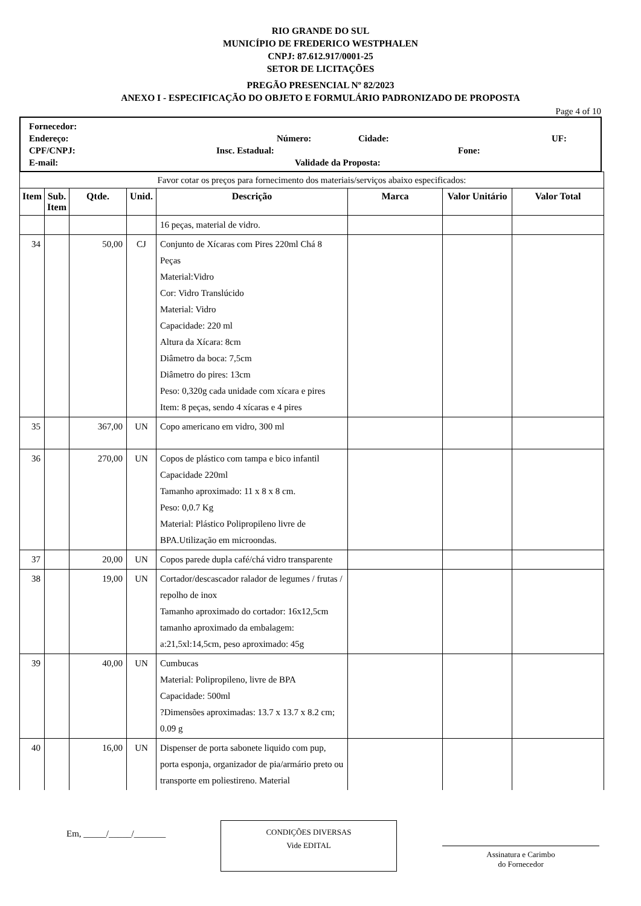RIO GRANDE DO SUL
MUNICÍPIO DE FREDERICO WESTPHALEN
CNPJ: 87.612.917/0001-25
SETOR DE LICITAÇÕES
PREGÃO PRESENCIAL Nº 82/2023
ANEXO I - ESPECIFICAÇÃO DO OBJETO E FORMULÁRIO PADRONIZADO DE PROPOSTA
Page 4 of 10
Fornecedor:
Endereço: Número: Cidade: UF:
CPF/CNPJ: Insc. Estadual: Fone:
E-mail: Validade da Proposta:
| Favor cotar os preços para fornecimento dos materiais/serviços abaixo especificados: | | | | | | | |
| Item | Sub. Item | Qtde. | Unid. | Descrição | Marca | Valor Unitário | Valor Total |
| | | | | 16 peças, material de vidro. | | | |
| 34 | | 50,00 | CJ | Conjunto de Xícaras com Pires 220ml Chá 8 Peças Material:Vidro Cor: Vidro Translúcido Material: Vidro Capacidade: 220 ml Altura da Xícara: 8cm Diâmetro da boca: 7,5cm Diâmetro do pires: 13cm Peso: 0,320g cada unidade com xícara e pires Item: 8 peças, sendo 4 xícaras e 4 pires | | | |
| 35 | | 367,00 | UN | Copo americano em vidro, 300 ml | | | |
| 36 | | 270,00 | UN | Copos de plástico com tampa e bico infantil Capacidade 220ml Tamanho aproximado: 11 x 8 x 8 cm. Peso: 0,0.7 Kg Material: Plástico Polipropileno livre de BPA.Utilização em microondas. | | | |
| 37 | | 20,00 | UN | Copos parede dupla café/chá vidro transparente | | | |
| 38 | | 19,00 | UN | Cortador/descascador ralador de legumes / frutas / repolho de inox Tamanho aproximado do cortador: 16x12,5cm tamanho aproximado da embalagem: a:21,5xl:14,5cm, peso aproximado: 45g | | | |
| 39 | | 40,00 | UN | Cumbucas Material: Polipropileno, livre de BPA Capacidade: 500ml ?Dimensões aproximadas: 13.7 x 13.7 x 8.2 cm; 0.09 g | | | |
| 40 | | 16,00 | UN | Dispenser de porta sabonete liquido com pup, porta esponja, organizador de pia/armário preto ou transporte em poliestireno. Material | | | |
Em, _____/_____/_______
CONDIÇÕES DIVERSAS
Vide EDITAL
Assinatura e Carimbo
do Fornecedor